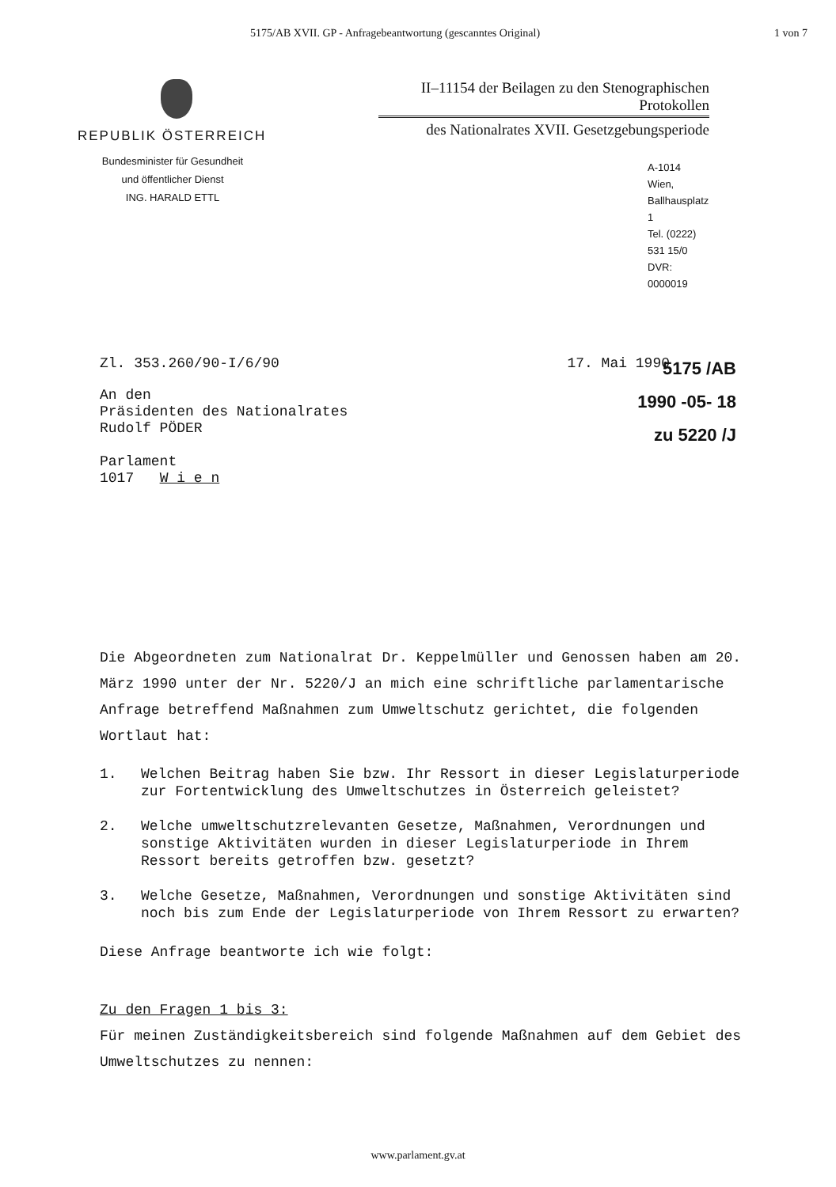5175/AB XVII. GP - Anfragebeantwortung (gescanntes Original) 1 von 7
REPUBLIK ÖSTERREICH
Bundesminister für Gesundheit
und öffentlicher Dienst
ING. HARALD ETTL
II–11154 der Beilagen zu den Stenographischen Protokollen
des Nationalrates XVII. Gesetzgebungsperiode
A-1014 Wien, Ballhausplatz 1
Tel. (0222) 531 15/0
DVR: 0000019
Zl. 353.260/90-I/6/90 17. Mai 1990
An den
Präsidenten des Nationalrates
Rudolf PÖDER
Parlament
1017 W i e n
5175 /AB
1990 -05- 18
zu 5220 /J
Die Abgeordneten zum Nationalrat Dr. Keppelmüller und Genossen haben am 20. März 1990 unter der Nr. 5220/J an mich eine schriftliche parlamentarische Anfrage betreffend Maßnahmen zum Umweltschutz gerichtet, die folgenden Wortlaut hat:
1. Welchen Beitrag haben Sie bzw. Ihr Ressort in dieser Legislaturperiode zur Fortentwicklung des Umweltschutzes in Österreich geleistet?
2. Welche umweltschutzrelevanten Gesetze, Maßnahmen, Verordnungen und sonstige Aktivitäten wurden in dieser Legislaturperiode in Ihrem Ressort bereits getroffen bzw. gesetzt?
3. Welche Gesetze, Maßnahmen, Verordnungen und sonstige Aktivitäten sind noch bis zum Ende der Legislaturperiode von Ihrem Ressort zu erwarten?
Diese Anfrage beantworte ich wie folgt:
Zu den Fragen 1 bis 3:
Für meinen Zuständigkeitsbereich sind folgende Maßnahmen auf dem Gebiet des Umweltschutzes zu nennen:
www.parlament.gv.at